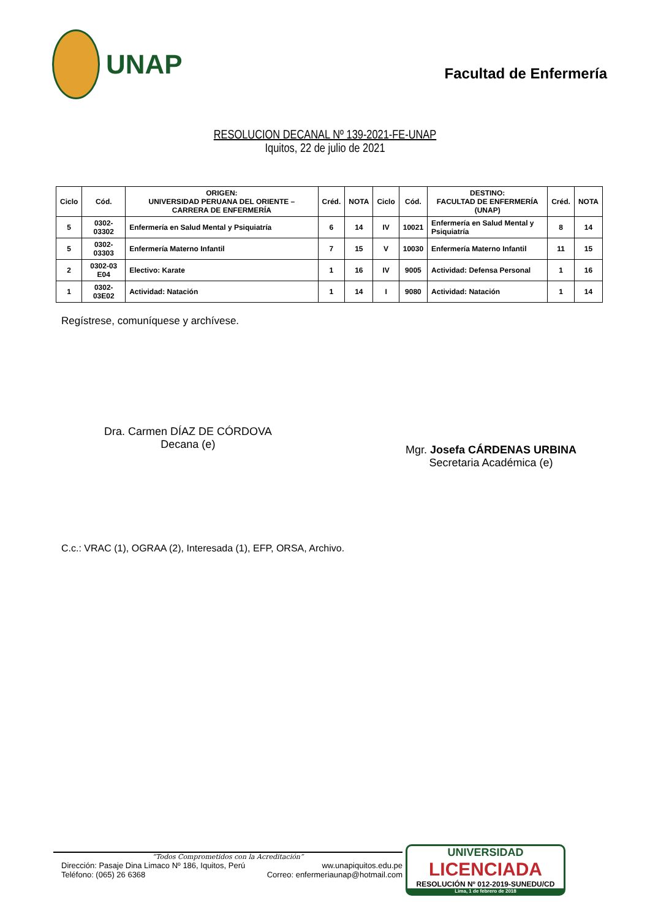UNAP
Facultad de Enfermería
RESOLUCION DECANAL Nº 139-2021-FE-UNAP
Iquitos, 22 de julio de 2021
| Ciclo | Cód. | ORIGEN: UNIVERSIDAD PERUANA DEL ORIENTE – CARRERA DE ENFERMERÍA | Créd. | NOTA | Ciclo | Cód. | DESTINO: FACULTAD DE ENFERMERÍA (UNAP) | Créd. | NOTA |
| --- | --- | --- | --- | --- | --- | --- | --- | --- | --- |
| 5 | 0302-03302 | Enfermería en Salud Mental y Psiquiatría | 6 | 14 | IV | 10021 | Enfermería en Salud Mental y Psiquiatría | 8 | 14 |
| 5 | 0302-03303 | Enfermería Materno Infantil | 7 | 15 | V | 10030 | Enfermería Materno Infantil | 11 | 15 |
| 2 | 0302-03 E04 | Electivo: Karate | 1 | 16 | IV | 9005 | Actividad: Defensa Personal | 1 | 16 |
| 1 | 0302-03E02 | Actividad: Natación | 1 | 14 | I | 9080 | Actividad: Natación | 1 | 14 |
Regístrese, comuníquese y archívese.
Dra. Carmen DÍAZ DE CÓRDOVA
Decana (e)
Mgr. Josefa CÁRDENAS URBINA
Secretaria Académica (e)
C.c.: VRAC (1), OGRAA (2), Interesada (1), EFP, ORSA, Archivo.
“Todos Comprometidos con la Acreditación”
Dirección: Pasaje Dina Limaco Nº 186, Iquitos, Perú ww.unapiquitos.edu.pe
Teléfono: (065) 26 6368 Correo: enfermeriaunap@hotmail.com
UNIVERSIDAD
LICENCIADA
RESOLUCIÓN Nº 012-2019-SUNEDU/CD
Lima, 1 de febrero de 2018